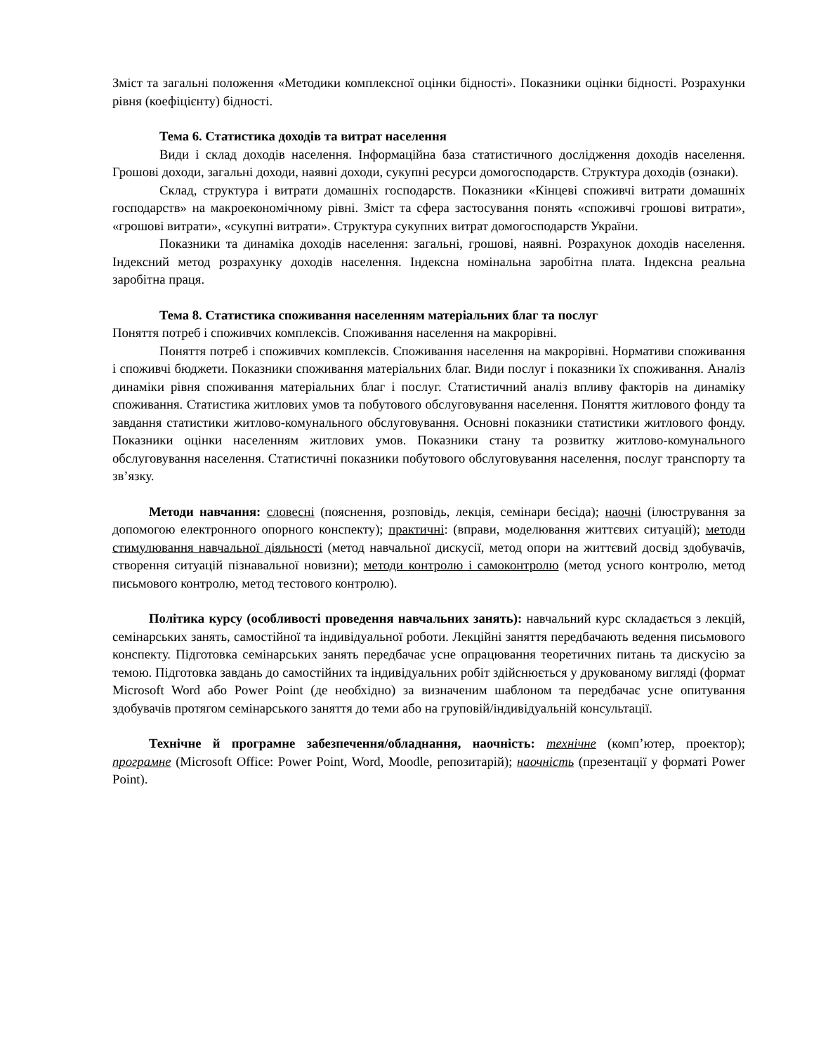Зміст та загальні положення «Методики комплексної оцінки бідності». Показники оцінки бідності. Розрахунки рівня (коефіцієнту) бідності.
Тема 6. Статистика доходів та витрат населення
Види і склад доходів населення. Інформаційна база статистичного дослідження доходів населення. Грошові доходи, загальні доходи, наявні доходи, сукупні ресурси домогосподарств. Структура доходів (ознаки).
Склад, структура і витрати домашніх господарств. Показники «Кінцеві споживчі витрати домашніх господарств» на макроекономічному рівні. Зміст та сфера застосування понять «споживчі грошові витрати», «грошові витрати», «сукупні витрати». Структура сукупних витрат домогосподарств України.
Показники та динаміка доходів населення: загальні, грошові, наявні. Розрахунок доходів населення. Індексний метод розрахунку доходів населення. Індексна номінальна заробітна плата. Індексна реальна заробітна праця.
Тема 8. Статистика споживання населенням матеріальних благ та послуг
Поняття потреб і споживчих комплексів. Споживання населення на макрорівні.
Поняття потреб і споживчих комплексів. Споживання населення на макрорівні. Нормативи споживання і споживчі бюджети. Показники споживання матеріальних благ. Види послуг і показники їх споживання. Аналіз динаміки рівня споживання матеріальних благ і послуг. Статистичний аналіз впливу факторів на динаміку споживання. Статистика житлових умов та побутового обслуговування населення. Поняття житлового фонду та завдання статистики житлово-комунального обслуговування. Основні показники статистики житлового фонду. Показники оцінки населенням житлових умов. Показники стану та розвитку житлово-комунального обслуговування населення. Статистичні показники побутового обслуговування населення, послуг транспорту та зв’язку.
Методи навчання: словесні (пояснення, розповідь, лекція, семінари бесіда); наочні (ілюстрування за допомогою електронного опорного конспекту); практичні: (вправи, моделювання життєвих ситуацій); методи стимулювання навчальної діяльності (метод навчальної дискусії, метод опори на життєвий досвід здобувачів, створення ситуацій пізнавальної новизни); методи контролю і самоконтролю (метод усного контролю, метод письмового контролю, метод тестового контролю).
Політика курсу (особливості проведення навчальних занять): навчальний курс складається з лекцій, семінарських занять, самостійної та індивідуальної роботи. Лекційні заняття передбачають ведення письмового конспекту. Підготовка семінарських занять передбачає усне опрацювання теоретичних питань та дискусію за темою. Підготовка завдань до самостійних та індивідуальних робіт здійснюється у друкованому вигляді (формат Microsoft Word або Power Point (де необхідно) за визначеним шаблоном та передбачає усне опитування здобувачів протягом семінарського заняття до теми або на груповій/індивідуальній консультації.
Технічне й програмне забезпечення/обладнання, наочність: технічне (комп’ютер, проектор); програмне (Microsoft Office: Power Point, Word, Moodle, репозитарій); наочність (презентації у форматі Power Point).